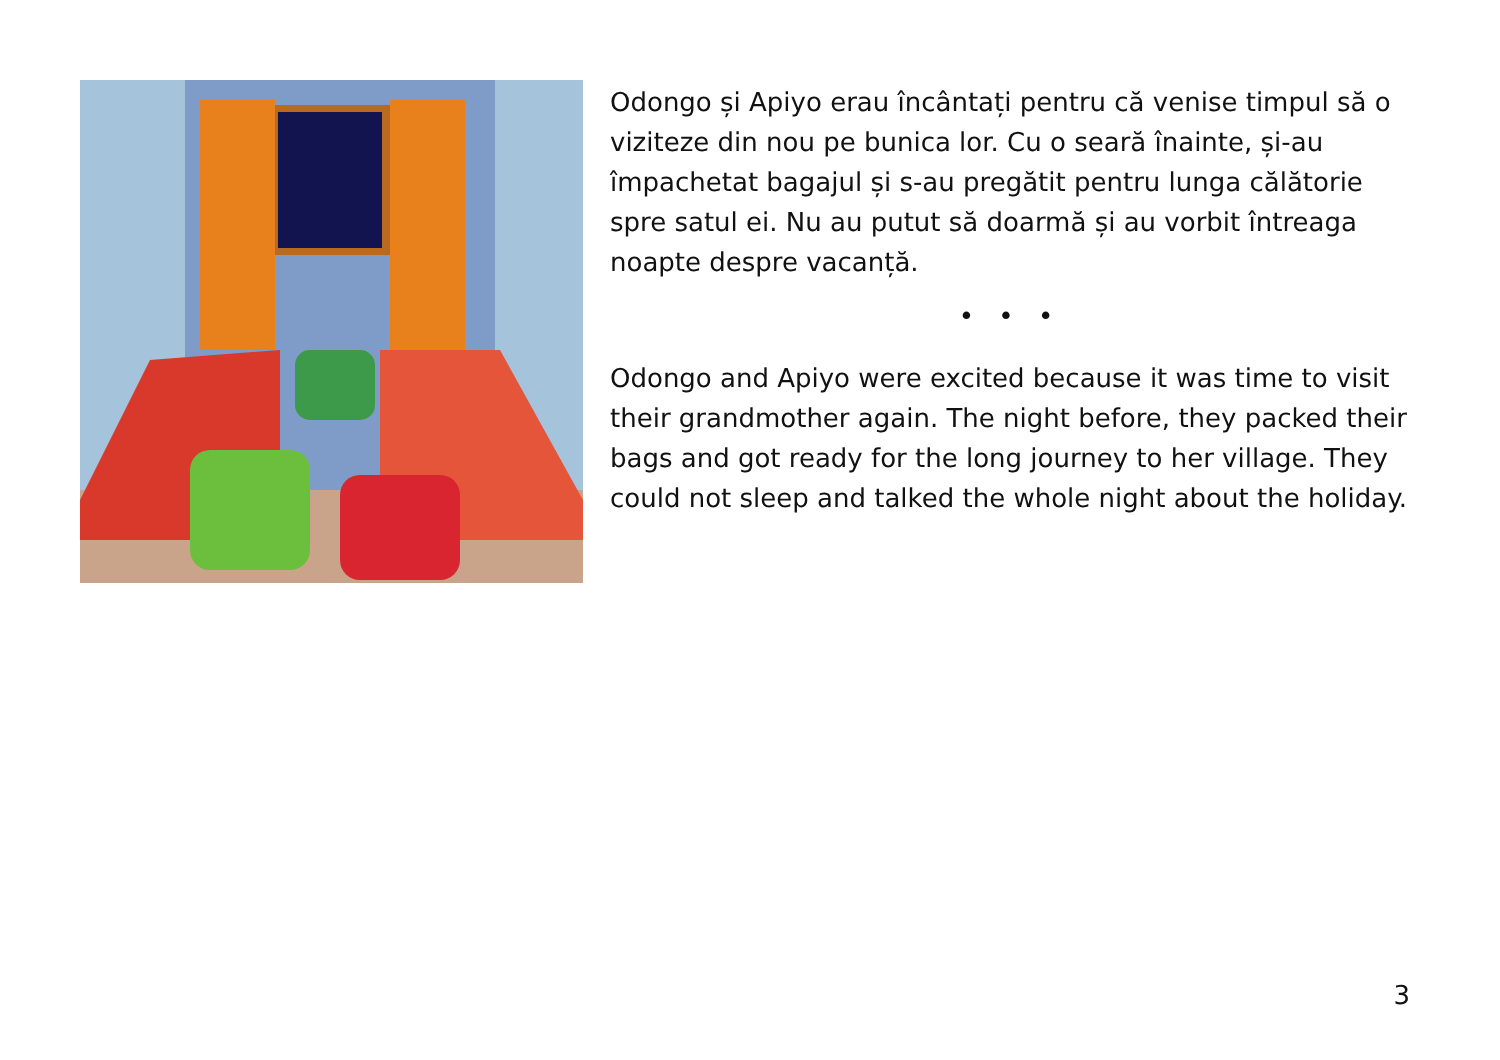Odongo și Apiyo erau încântați pentru că venise timpul să o viziteze din nou pe bunica lor. Cu o seară înainte, și-au împachetat bagajul și s-au pregătit pentru lunga călătorie spre satul ei. Nu au putut să doarmă și au vorbit întreaga noapte despre vacanță.
• • •
Odongo and Apiyo were excited because it was time to visit their grandmother again. The night before, they packed their bags and got ready for the long journey to her village. They could not sleep and talked the whole night about the holiday.
3